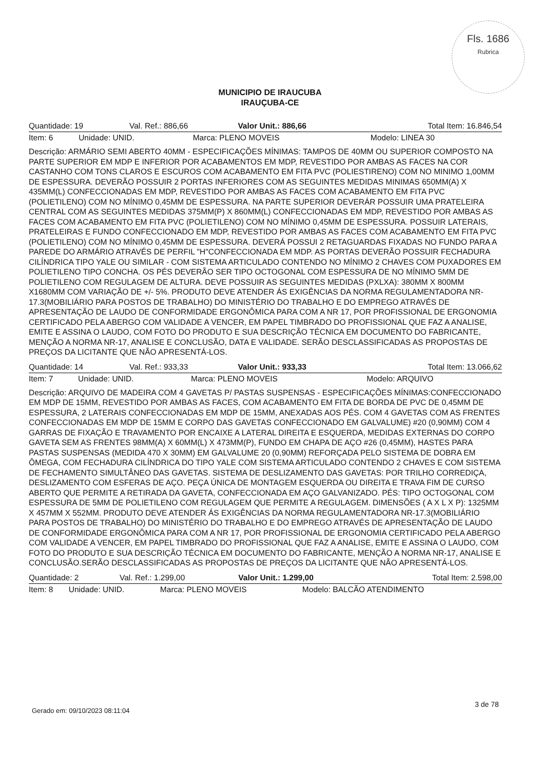Fls. 1686
Rubrica
MUNICIPIO DE IRAUCUBA
IRAUÇUBA-CE
| Quantidade: 19 | Val. Ref.: 886,66 | Valor Unit.: 886,66 | Total Item: 16.846,54 |
| Item: 6 | Unidade: UNID. | Marca: PLENO MOVEIS | Modelo: LINEA 30 |
Descrição: ARMÁRIO SEMI ABERTO 40MM - ESPECIFICAÇÕES MÍNIMAS: TAMPOS DE 40MM OU SUPERIOR COMPOSTO NA PARTE SUPERIOR EM MDP E INFERIOR POR ACABAMENTOS EM MDP, REVESTIDO POR AMBAS AS FACES NA COR CASTANHO COM TONS CLAROS E ESCUROS COM ACABAMENTO EM FITA PVC (POLIESTIRENO) COM NO MINIMO 1,00MM DE ESPESSURA. DEVERÃO POSSUIR 2 PORTAS INFERIORES COM AS SEGUINTES MEDIDAS MINIMAS 650MM(A) X 435MM(L) CONFECCIONADAS EM MDP, REVESTIDO POR AMBAS AS FACES COM ACABAMENTO EM FITA PVC (POLIETILENO) COM NO MÍNIMO 0,45MM DE ESPESSURA. NA PARTE SUPERIOR DEVERÁR POSSUIR UMA PRATELEIRA CENTRAL COM AS SEGUINTES MEDIDAS 375MM(P) X 860MM(L) CONFECCIONADAS EM MDP, REVESTIDO POR AMBAS AS FACES COM ACABAMENTO EM FITA PVC (POLIETILENO) COM NO MÍNIMO 0,45MM DE ESPESSURA. POSSUIR LATERAIS, PRATELEIRAS E FUNDO CONFECCIONADO EM MDP, REVESTIDO POR AMBAS AS FACES COM ACABAMENTO EM FITA PVC (POLIETILENO) COM NO MÍNIMO 0,45MM DE ESPESSURA. DEVERÁ POSSUI 2 RETAGUARDAS FIXADAS NO FUNDO PARA A PAREDE DO ARMÁRIO ATRAVÉS DE PERFIL "H"CONFECCIONADA EM MDP. AS PORTAS DEVERÃO POSSUIR FECHADURA CILÍNDRICA TIPO YALE OU SIMILAR - COM SISTEMA ARTICULADO CONTENDO NO MÍNIMO 2 CHAVES COM PUXADORES EM POLIETILENO TIPO CONCHA. OS PÉS DEVERÃO SER TIPO OCTOGONAL COM ESPESSURA DE NO MÍNIMO 5MM DE POLIETILENO COM REGULAGEM DE ALTURA. DEVE POSSUIR AS SEGUINTES MEDIDAS (PXLXA): 380MM X 800MM X1680MM COM VARIAÇÃO DE +/- 5%. PRODUTO DEVE ATENDER ÁS EXIGÊNCIAS DA NORMA REGULAMENTADORA NR-17.3(MOBILIÁRIO PARA POSTOS DE TRABALHO) DO MINISTÉRIO DO TRABALHO E DO EMPREGO ATRAVÉS DE APRESENTAÇÃO DE LAUDO DE CONFORMIDADE ERGONÔMICA PARA COM A NR 17, POR PROFISSIONAL DE ERGONOMIA CERTIFICADO PELA ABERGO COM VALIDADE A VENCER, EM PAPEL TIMBRADO DO PROFISSIONAL QUE FAZ A ANALISE, EMITE E ASSINA O LAUDO, COM FOTO DO PRODUTO E SUA DESCRIÇÃO TÉCNICA EM DOCUMENTO DO FABRICANTE, MENÇÃO A NORMA NR-17, ANALISE E CONCLUSÃO, DATA E VALIDADE. SERÃO DESCLASSIFICADAS AS PROPOSTAS DE PREÇOS DA LICITANTE QUE NÃO APRESENTÁ-LOS.
| Quantidade: 14 | Val. Ref.: 933,33 | Valor Unit.: 933,33 | Total Item: 13.066,62 |
| Item: 7 | Unidade: UNID. | Marca: PLENO MOVEIS | Modelo: ARQUIVO |
Descrição: ARQUIVO DE MADEIRA COM 4 GAVETAS P/ PASTAS SUSPENSAS - ESPECIFICAÇÕES MÍNIMAS:CONFECCIONADO EM MDP DE 15MM, REVESTIDO POR AMBAS AS FACES, COM ACABAMENTO EM FITA DE BORDA DE PVC DE 0,45MM DE ESPESSURA, 2 LATERAIS CONFECCIONADAS EM MDP DE 15MM, ANEXADAS AOS PÉS. COM 4 GAVETAS COM AS FRENTES CONFECCIONADAS EM MDP DE 15MM E CORPO DAS GAVETAS CONFECCIONADO EM GALVALUME) #20 (0,90MM) COM 4 GARRAS DE FIXAÇÃO E TRAVAMENTO POR ENCAIXE A LATERAL DIREITA E ESQUERDA, MEDIDAS EXTERNAS DO CORPO GAVETA SEM AS FRENTES 98MM(A) X 60MM(L) X 473MM(P), FUNDO EM CHAPA DE AÇO #26 (0,45MM), HASTES PARA PASTAS SUSPENSAS (MEDIDA 470 X 30MM) EM GALVALUME 20 (0,90MM) REFORÇADA PELO SISTEMA DE DOBRA EM ÔMEGA, COM FECHADURA CILÍNDRICA DO TIPO YALE COM SISTEMA ARTICULADO CONTENDO 2 CHAVES E COM SISTEMA DE FECHAMENTO SIMULTÂNEO DAS GAVETAS. SISTEMA DE DESLIZAMENTO DAS GAVETAS: POR TRILHO CORREDIÇA, DESLIZAMENTO COM ESFERAS DE AÇO. PEÇA ÚNICA DE MONTAGEM ESQUERDA OU DIREITA E TRAVA FIM DE CURSO ABERTO QUE PERMITE A RETIRADA DA GAVETA, CONFECCIONADA EM AÇO GALVANIZADO. PÉS: TIPO OCTOGONAL COM ESPESSURA DE 5MM DE POLIETILENO COM REGULAGEM QUE PERMITE A REGULAGEM. DIMENSÕES ( A X L X P): 1325MM X 457MM X 552MM. PRODUTO DEVE ATENDER ÁS EXIGÊNCIAS DA NORMA REGULAMENTADORA NR-17.3(MOBILIÁRIO PARA POSTOS DE TRABALHO) DO MINISTÉRIO DO TRABALHO E DO EMPREGO ATRAVÉS DE APRESENTAÇÃO DE LAUDO DE CONFORMIDADE ERGONÔMICA PARA COM A NR 17, POR PROFISSIONAL DE ERGONOMIA CERTIFICADO PELA ABERGO COM VALIDADE A VENCER, EM PAPEL TIMBRADO DO PROFISSIONAL QUE FAZ A ANALISE, EMITE E ASSINA O LAUDO, COM FOTO DO PRODUTO E SUA DESCRIÇÃO TÉCNICA EM DOCUMENTO DO FABRICANTE, MENÇÃO A NORMA NR-17, ANALISE E CONCLUSÃO.SERÃO DESCLASSIFICADAS AS PROPOSTAS DE PREÇOS DA LICITANTE QUE NÃO APRESENTÁ-LOS.
| Quantidade: 2 | Val. Ref.: 1.299,00 | Valor Unit.: 1.299,00 | Total Item: 2.598,00 |
| Item: 8 | Unidade: UNID. | Marca: PLENO MOVEIS | Modelo: BALCÃO ATENDIMENTO |
Gerado em: 09/10/2023 08:11:04
3 de 78